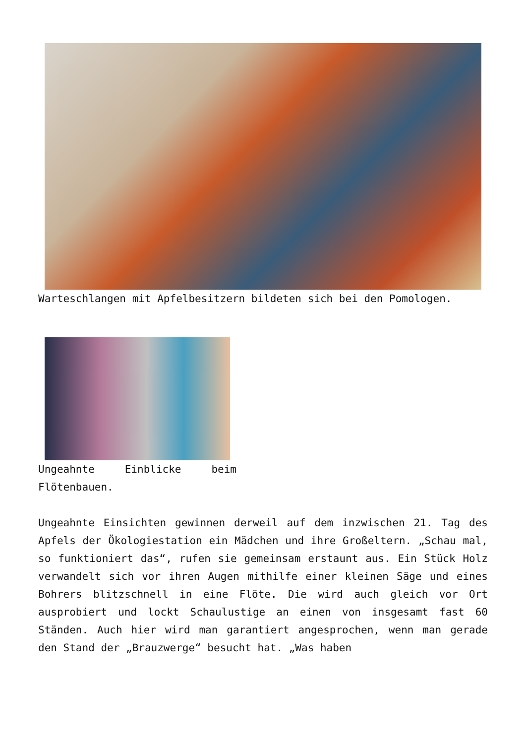Warteschlangen mit Apfelbesitzern bildeten sich bei den Pomologen.
Ungeahnte Einblicke beim Flötenbauen.
Ungeahnte Einsichten gewinnen derweil auf dem inzwischen 21. Tag des Apfels der Ökologiestation ein Mädchen und ihre Großeltern. „Schau mal, so funktioniert das“, rufen sie gemeinsam erstaunt aus. Ein Stück Holz verwandelt sich vor ihren Augen mithilfe einer kleinen Säge und eines Bohrers blitzschnell in eine Flöte. Die wird auch gleich vor Ort ausprobiert und lockt Schaulustige an einen von insgesamt fast 60 Ständen. Auch hier wird man garantiert angesprochen, wenn man gerade den Stand der „Brauzwerge“ besucht hat. „Was haben